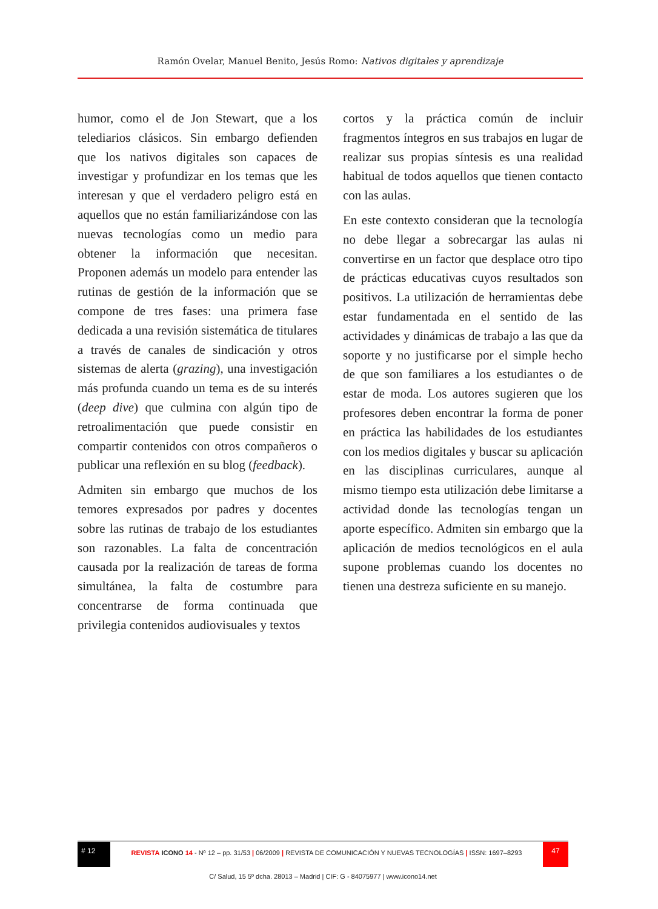Ramón Ovelar, Manuel Benito, Jesús Romo: Nativos digitales y aprendizaje
humor, como el de Jon Stewart, que a los telediarios clásicos. Sin embargo defienden que los nativos digitales son capaces de investigar y profundizar en los temas que les interesan y que el verdadero peligro está en aquellos que no están familiarizándose con las nuevas tecnologías como un medio para obtener la información que necesitan. Proponen además un modelo para entender las rutinas de gestión de la información que se compone de tres fases: una primera fase dedicada a una revisión sistemática de titulares a través de canales de sindicación y otros sistemas de alerta (grazing), una investigación más profunda cuando un tema es de su interés (deep dive) que culmina con algún tipo de retroalimentación que puede consistir en compartir contenidos con otros compañeros o publicar una reflexión en su blog (feedback).
Admiten sin embargo que muchos de los temores expresados por padres y docentes sobre las rutinas de trabajo de los estudiantes son razonables. La falta de concentración causada por la realización de tareas de forma simultánea, la falta de costumbre para concentrarse de forma continuada que privilegia contenidos audiovisuales y textos
cortos y la práctica común de incluir fragmentos íntegros en sus trabajos en lugar de realizar sus propias síntesis es una realidad habitual de todos aquellos que tienen contacto con las aulas.
En este contexto consideran que la tecnología no debe llegar a sobrecargar las aulas ni convertirse en un factor que desplace otro tipo de prácticas educativas cuyos resultados son positivos. La utilización de herramientas debe estar fundamentada en el sentido de las actividades y dinámicas de trabajo a las que da soporte y no justificarse por el simple hecho de que son familiares a los estudiantes o de estar de moda. Los autores sugieren que los profesores deben encontrar la forma de poner en práctica las habilidades de los estudiantes con los medios digitales y buscar su aplicación en las disciplinas curriculares, aunque al mismo tiempo esta utilización debe limitarse a actividad donde las tecnologías tengan un aporte específico. Admiten sin embargo que la aplicación de medios tecnológicos en el aula supone problemas cuando los docentes no tienen una destreza suficiente en su manejo.
# 12
REVISTA ICONO 14 - Nº 12 – pp. 31/53 | 06/2009 | REVISTA DE COMUNICACIÓN Y NUEVAS TECNOLOGÍAS | ISSN: 1697–8293
47
C/ Salud, 15 5º dcha. 28013 – Madrid | CIF: G - 84075977 | www.icono14.net